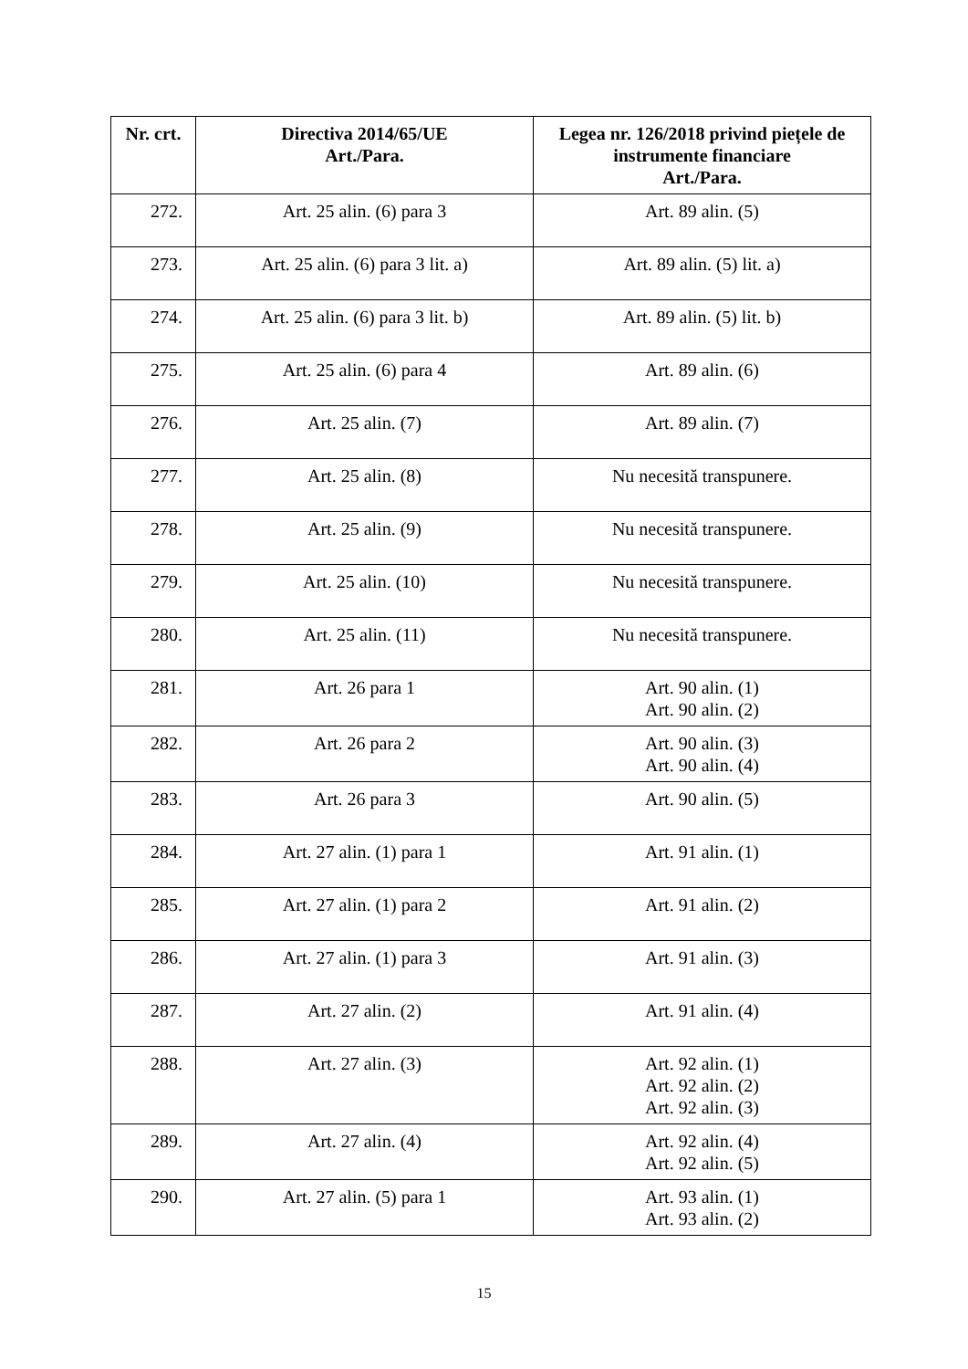| Nr. crt. | Directiva 2014/65/UE Art./Para. | Legea nr. 126/2018 privind piețele de instrumente financiare Art./Para. |
| --- | --- | --- |
| 272. | Art. 25 alin. (6) para 3 | Art. 89 alin. (5) |
| 273. | Art. 25 alin. (6) para 3 lit. a) | Art. 89 alin. (5) lit. a) |
| 274. | Art. 25 alin. (6) para 3 lit. b) | Art. 89 alin. (5) lit. b) |
| 275. | Art. 25 alin. (6) para 4 | Art. 89 alin. (6) |
| 276. | Art. 25 alin. (7) | Art. 89 alin. (7) |
| 277. | Art. 25 alin. (8) | Nu necesită transpunere. |
| 278. | Art. 25 alin. (9) | Nu necesită transpunere. |
| 279. | Art. 25 alin. (10) | Nu necesită transpunere. |
| 280. | Art. 25 alin. (11) | Nu necesită transpunere. |
| 281. | Art. 26 para 1 | Art. 90 alin. (1) Art. 90 alin. (2) |
| 282. | Art. 26 para 2 | Art. 90 alin. (3) Art. 90 alin. (4) |
| 283. | Art. 26 para 3 | Art. 90 alin. (5) |
| 284. | Art. 27 alin. (1) para 1 | Art. 91 alin. (1) |
| 285. | Art. 27 alin. (1) para 2 | Art. 91 alin. (2) |
| 286. | Art. 27 alin. (1) para 3 | Art. 91 alin. (3) |
| 287. | Art. 27 alin. (2) | Art. 91 alin. (4) |
| 288. | Art. 27 alin. (3) | Art. 92 alin. (1) Art. 92 alin. (2) Art. 92 alin. (3) |
| 289. | Art. 27 alin. (4) | Art. 92 alin. (4) Art. 92 alin. (5) |
| 290. | Art. 27 alin. (5) para 1 | Art. 93 alin. (1) Art. 93 alin. (2) |
15